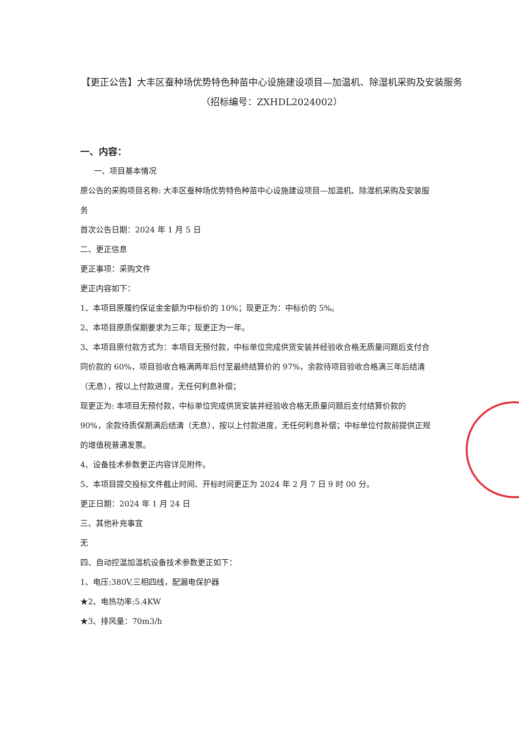【更正公告】大丰区蚕种场优势特色种苗中心设施建设项目—加温机、除湿机采购及安装服务
（招标编号：ZXHDL2024002）
一、内容：
一、项目基本情况
原公告的采购项目名称: 大丰区蚕种场优势特色种苗中心设施建设项目—加温机、除湿机采购及安装服务
首次公告日期：2024 年 1 月 5 日
二、更正信息
更正事项：采购文件
更正内容如下：
1、本项目原履约保证金金额为中标价的 10%；现更正为：中标价的 5%。
2、本项目原质保期要求为三年；现更正为一年。
3、本项目原付款方式为：本项目无预付款，中标单位完成供货安装并经验收合格无质量问题后支付合同价款的 60%，项目验收合格满两年后付至最终结算价的 97%，余款待项目验收合格满三年后结清（无息），按以上付款进度，无任何利息补偿；
现更正为: 本项目无预付款，中标单位完成供货安装并经验收合格无质量问题后支付结算价款的 90%，余款待质保期满后结清（无息），按以上付款进度，无任何利息补偿；中标单位付款前提供正规的增值税普通发票。
4、设备技术参数更正内容详见附件。
5、本项目提交投标文件截止时间、开标时间更正为 2024 年 2 月 7 日 9 时 00 分。
更正日期：2024 年 1 月 24 日
三、其他补充事宜
无
四、自动控温加温机设备技术参数更正如下：
1、电压:380V,三相四线，配漏电保护器
★2、电热功率:5.4KW
★3、排风量：70m3/h